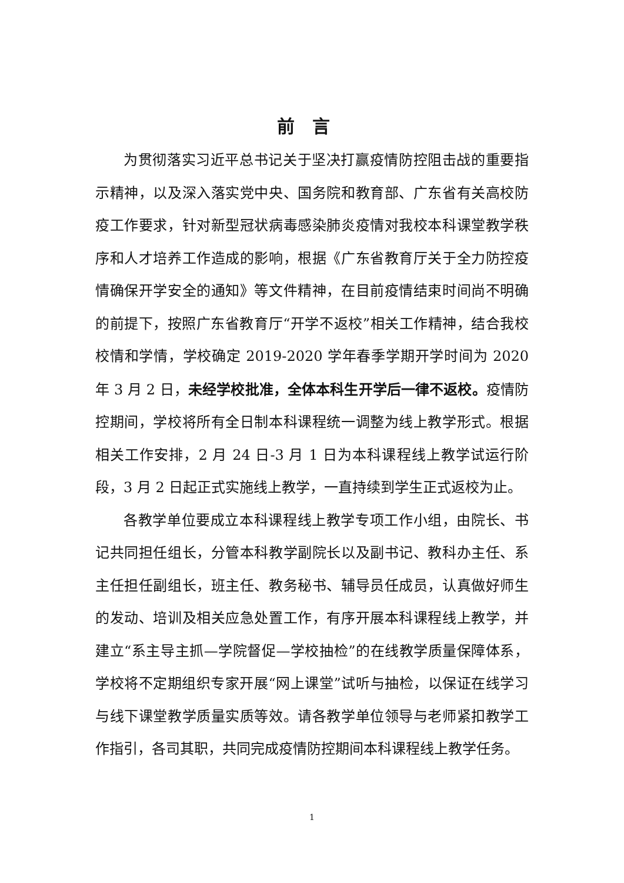前言
为贯彻落实习近平总书记关于坚决打赢疫情防控阻击战的重要指示精神，以及深入落实党中央、国务院和教育部、广东省有关高校防疫工作要求，针对新型冠状病毒感染肺炎疫情对我校本科课堂教学秩序和人才培养工作造成的影响，根据《广东省教育厅关于全力防控疫情确保开学安全的通知》等文件精神，在目前疫情结束时间尚不明确的前提下，按照广东省教育厅“开学不返校”相关工作精神，结合我校校情和学情，学校确定 2019-2020 学年春季学期开学时间为 2020 年 3 月 2 日，未经学校批准，全体本科生开学后一律不返校。疫情防控期间，学校将所有全日制本科课程统一调整为线上教学形式。根据相关工作安排，2 月 24 日-3 月 1 日为本科课程线上教学试运行阶段，3 月 2 日起正式实施线上教学，一直持续到学生正式返校为止。
各教学单位要成立本科课程线上教学专项工作小组，由院长、书记共同担任组长，分管本科教学副院长以及副书记、教科办主任、系主任担任副组长，班主任、教务秘书、辅导员任成员，认真做好师生的发动、培训及相关应急处置工作，有序开展本科课程线上教学，并建立“系主导主抓—学院督促—学校抽检”的在线教学质量保障体系，学校将不定期组织专家开展“网上课堂”试听与抽检，以保证在线学习与线下课堂教学质量实质等效。请各教学单位领导与老师紧扣教学工作指引，各司其职，共同完成疫情防控期间本科课程线上教学任务。
1